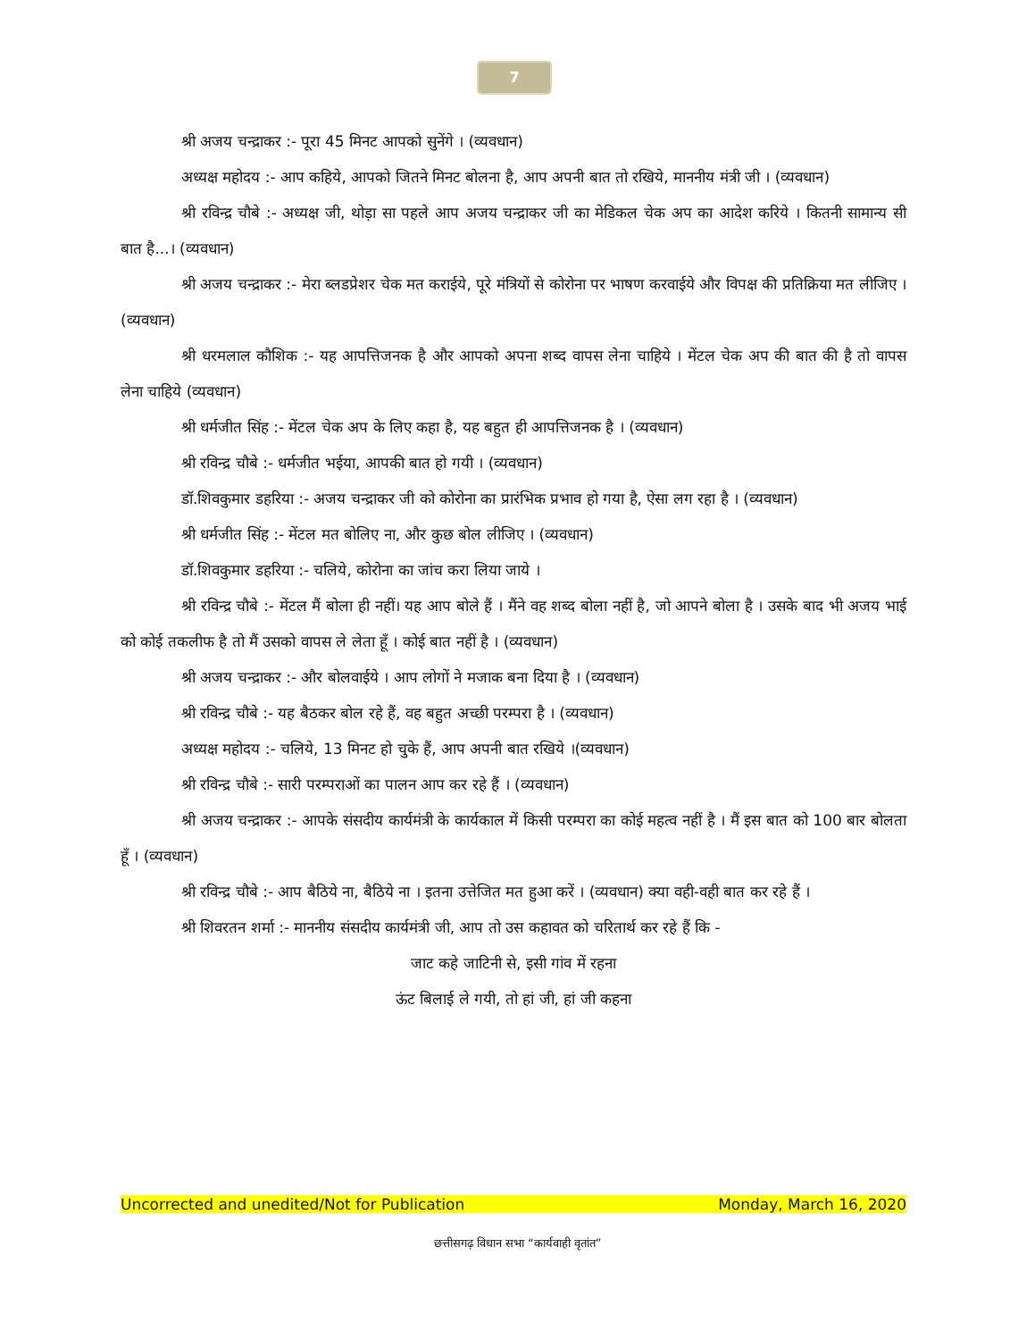7
श्री अजय चन्द्राकर :- पूरा 45 मिनट आपको सुनेंगे । (व्यवधान)
अध्यक्ष महोदय :- आप कहिये, आपको जितने मिनट बोलना है, आप अपनी बात तो रखिये, माननीय मंत्री जी । (व्यवधान)
श्री रविन्द्र चौबे :- अध्यक्ष जी, थोड़ा सा पहले आप अजय चन्द्राकर जी का मेडिकल चेक अप का आदेश करिये । कितनी सामान्य सी बात है...। (व्यवधान)
श्री अजय चन्द्राकर :- मेरा ब्लडप्रेशर चेक मत कराईये, पूरे मंत्रियों से कोरोना पर भाषण करवाईये और विपक्ष की प्रतिक्रिया मत लीजिए । (व्यवधान)
श्री धरमलाल कौशिक :- यह आपत्तिजनक है और आपको अपना शब्द वापस लेना चाहिये । मेंटल चेक अप की बात की है तो वापस लेना चाहिये (व्यवधान)
श्री धर्मजीत सिंह :- मेंटल चेक अप के लिए कहा है, यह बहुत ही आपत्तिजनक है । (व्यवधान)
श्री रविन्द्र चौबे :- धर्मजीत भईया, आपकी बात हो गयी । (व्यवधान)
डॉ.शिवकुमार डहरिया :- अजय चन्द्राकर जी को कोरोना का प्रारंभिक प्रभाव हो गया है, ऐसा लग रहा है । (व्यवधान)
श्री धर्मजीत सिंह :- मेंटल मत बोलिए ना, और कुछ बोल लीजिए । (व्यवधान)
डॉ.शिवकुमार डहरिया :- चलिये, कोरोना का जांच करा लिया जाये ।
श्री रविन्द्र चौबे :- मेंटल मैं बोला ही नहीं। यह आप बोले हैं । मैंने वह शब्द बोला नहीं है, जो आपने बोला है । उसके बाद भी अजय भाई को कोई तकलीफ है तो मैं उसको वापस ले लेता हूँ । कोई बात नहीं है । (व्यवधान)
श्री अजय चन्द्राकर :- और बोलवाईये । आप लोगों ने मजाक बना दिया है । (व्यवधान)
श्री रविन्द्र चौबे :- यह बैठकर बोल रहे हैं, वह बहुत अच्छी परम्परा है । (व्यवधान)
अध्यक्ष महोदय :- चलिये, 13 मिनट हो चुके हैं, आप अपनी बात रखिये ।(व्यवधान)
श्री रविन्द्र चौबे :- सारी परम्पराओं का पालन आप कर रहे हैं । (व्यवधान)
श्री अजय चन्द्राकर :- आपके संसदीय कार्यमंत्री के कार्यकाल में किसी परम्परा का कोई महत्व नहीं है । मैं इस बात को 100 बार बोलता हूँ । (व्यवधान)
श्री रविन्द्र चौबे :- आप बैठिये ना, बैठिये ना । इतना उत्तेजित मत हुआ करें । (व्यवधान) क्या वही-वही बात कर रहे हैं ।
श्री शिवरतन शर्मा :- माननीय संसदीय कार्यमंत्री जी, आप तो उस कहावत को चरितार्थ कर रहे हैं कि -
जाट कहे जाटिनी से, इसी गांव में रहना
ऊंट बिलाई ले गयी, तो हां जी, हां जी कहना
Uncorrected and unedited/Not for Publication Monday, March 16, 2020
छत्तीसगढ़ विधान सभा “कार्यवाही वृतांत”